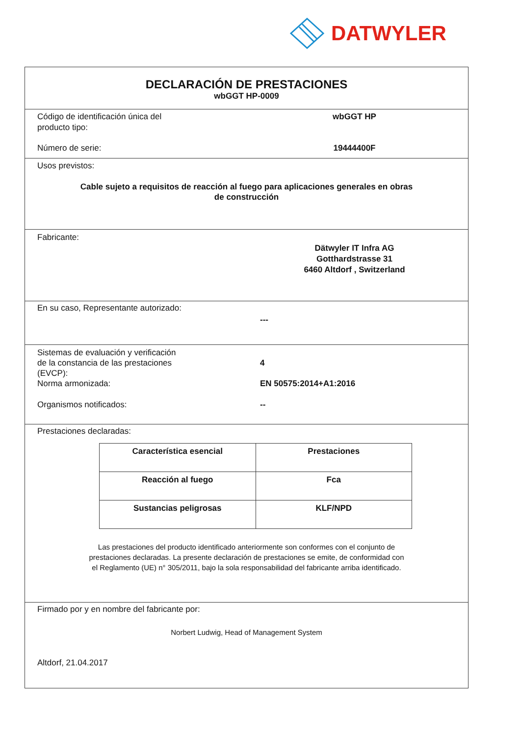DATWYLER
DECLARACIÓN DE PRESTACIONES
wbGGT HP-0009
Código de identificación única del
producto tipo:
wbGGT HP
Número de serie: 19444400F
Usos previstos:
Cable sujeto a requisitos de reacción al fuego para aplicaciones generales en obras
de construcción
Fabricante:
Dätwyler IT Infra AG
Gotthardstrasse 31
6460 Altdorf , Switzerland
En su caso, Representante autorizado:
---
Sistemas de evaluación y verificación
de la constancia de las prestaciones
(EVCP):
Norma armonizada:
4
EN 50575:2014+A1:2016
Organismos notificados: --
Prestaciones declaradas:
| Característica esencial | Prestaciones |
| --- | --- |
| Reacción al fuego | Fca |
| Sustancias peligrosas | KLF/NPD |
Las prestaciones del producto identificado anteriormente son conformes con el conjunto de
prestaciones declaradas. La presente declaración de prestaciones se emite, de conformidad con
el Reglamento (UE) n° 305/2011, bajo la sola responsabilidad del fabricante arriba identificado.
Firmado por y en nombre del fabricante por:
Norbert Ludwig, Head of Management System
Altdorf, 21.04.2017